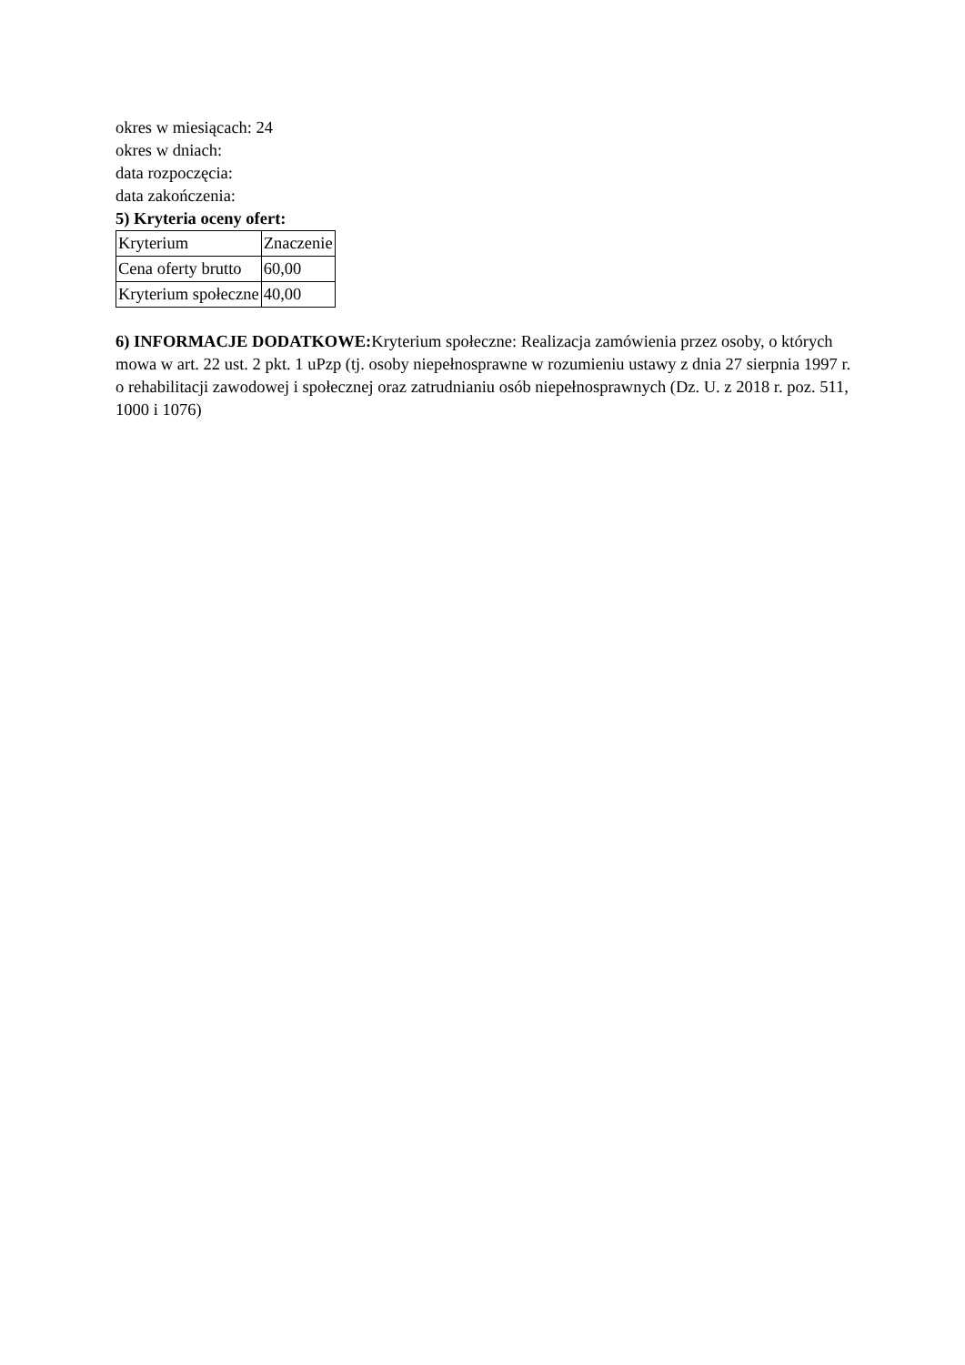okres w miesiącach: 24
okres w dniach:
data rozpoczęcia:
data zakończenia:
5) Kryteria oceny ofert:
| Kryterium | Znaczenie |
| Cena oferty brutto | 60,00 |
| Kryterium społeczne | 40,00 |
6) INFORMACJE DODATKOWE: Kryterium społeczne: Realizacja zamówienia przez osoby, o których mowa w art. 22 ust. 2 pkt. 1 uPzp (tj. osoby niepełnosprawne w rozumieniu ustawy z dnia 27 sierpnia 1997 r. o rehabilitacji zawodowej i społecznej oraz zatrudnianiu osób niepełnosprawnych (Dz. U. z 2018 r. poz. 511, 1000 i 1076)